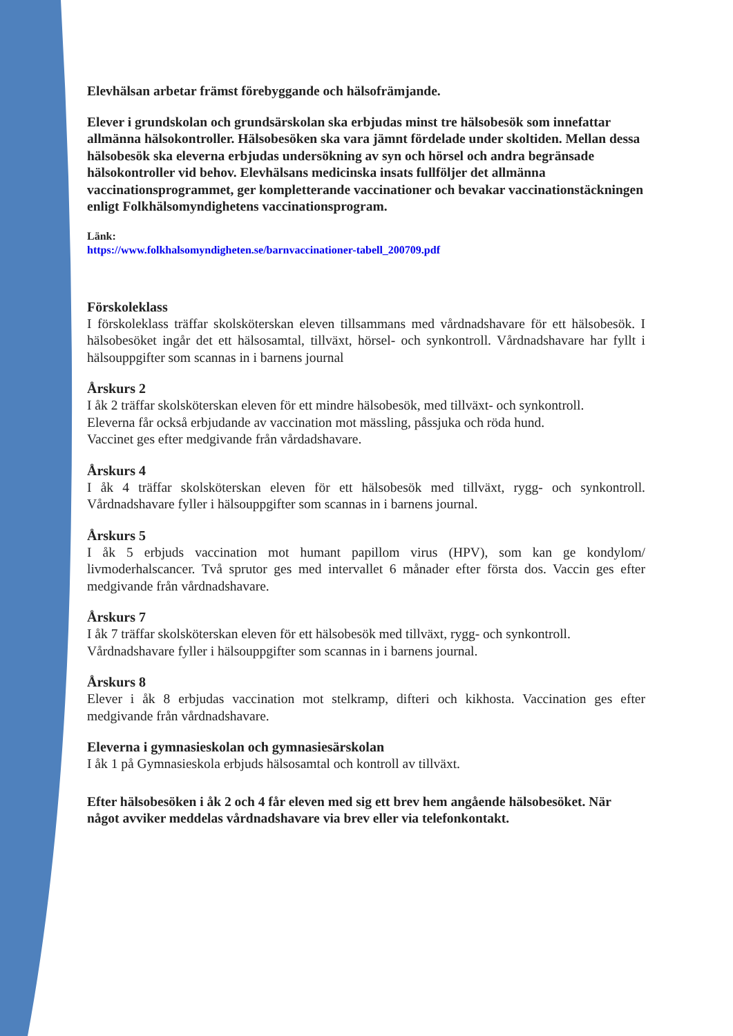Elevhälsan arbetar främst förebyggande och hälsofrämjande.
Elever i grundskolan och grundsärskolan ska erbjudas minst tre hälsobesök som innefattar allmänna hälsokontroller. Hälsobesöken ska vara jämnt fördelade under skoltiden. Mellan dessa hälsobesök ska eleverna erbjudas undersökning av syn och hörsel och andra begränsade hälsokontroller vid behov. Elevhälsans medicinska insats fullföljer det allmänna vaccinationsprogrammet, ger kompletterande vaccinationer och bevakar vaccinationstäckningen enligt Folkhälsomyndighetens vaccinationsprogram.
Länk:
https://www.folkhalsomyndigheten.se/barnvaccinationer-tabell_200709.pdf
Förskoleklass
I förskoleklass träffar skolsköterskan eleven tillsammans med vårdnadshavare för ett hälsobesök. I hälsobesöket ingår det ett hälsosamtal, tillväxt, hörsel- och synkontroll. Vårdnadshavare har fyllt i hälsouppgifter som scannas in i barnens journal
Årskurs 2
I åk 2 träffar skolsköterskan eleven för ett mindre hälsobesök, med tillväxt- och synkontroll.
Eleverna får också erbjudande av vaccination mot mässling, påssjuka och röda hund.
Vaccinet ges efter medgivande från vårdadshavare.
Årskurs 4
I åk 4 träffar skolsköterskan eleven för ett hälsobesök med tillväxt, rygg- och synkontroll. Vårdnadshavare fyller i hälsouppgifter som scannas in i barnens journal.
Årskurs 5
I åk 5 erbjuds vaccination mot humant papillom virus (HPV), som kan ge kondylom/ livmoderhalscancer. Två sprutor ges med intervallet 6 månader efter första dos. Vaccin ges efter medgivande från vårdnadshavare.
Årskurs 7
I åk 7 träffar skolsköterskan eleven för ett hälsobesök med tillväxt, rygg- och synkontroll.
Vårdnadshavare fyller i hälsouppgifter som scannas in i barnens journal.
Årskurs 8
Elever i åk 8 erbjudas vaccination mot stelkramp, difteri och kikhosta. Vaccination ges efter medgivande från vårdnadshavare.
Eleverna i gymnasieskolan och gymnasiesärskolan
I åk 1 på Gymnasieskola erbjuds hälsosamtal och kontroll av tillväxt.
Efter hälsobesöken i åk 2 och 4 får eleven med sig ett brev hem angående hälsobesöket. När något avviker meddelas vårdnadshavare via brev eller via telefonkontakt.